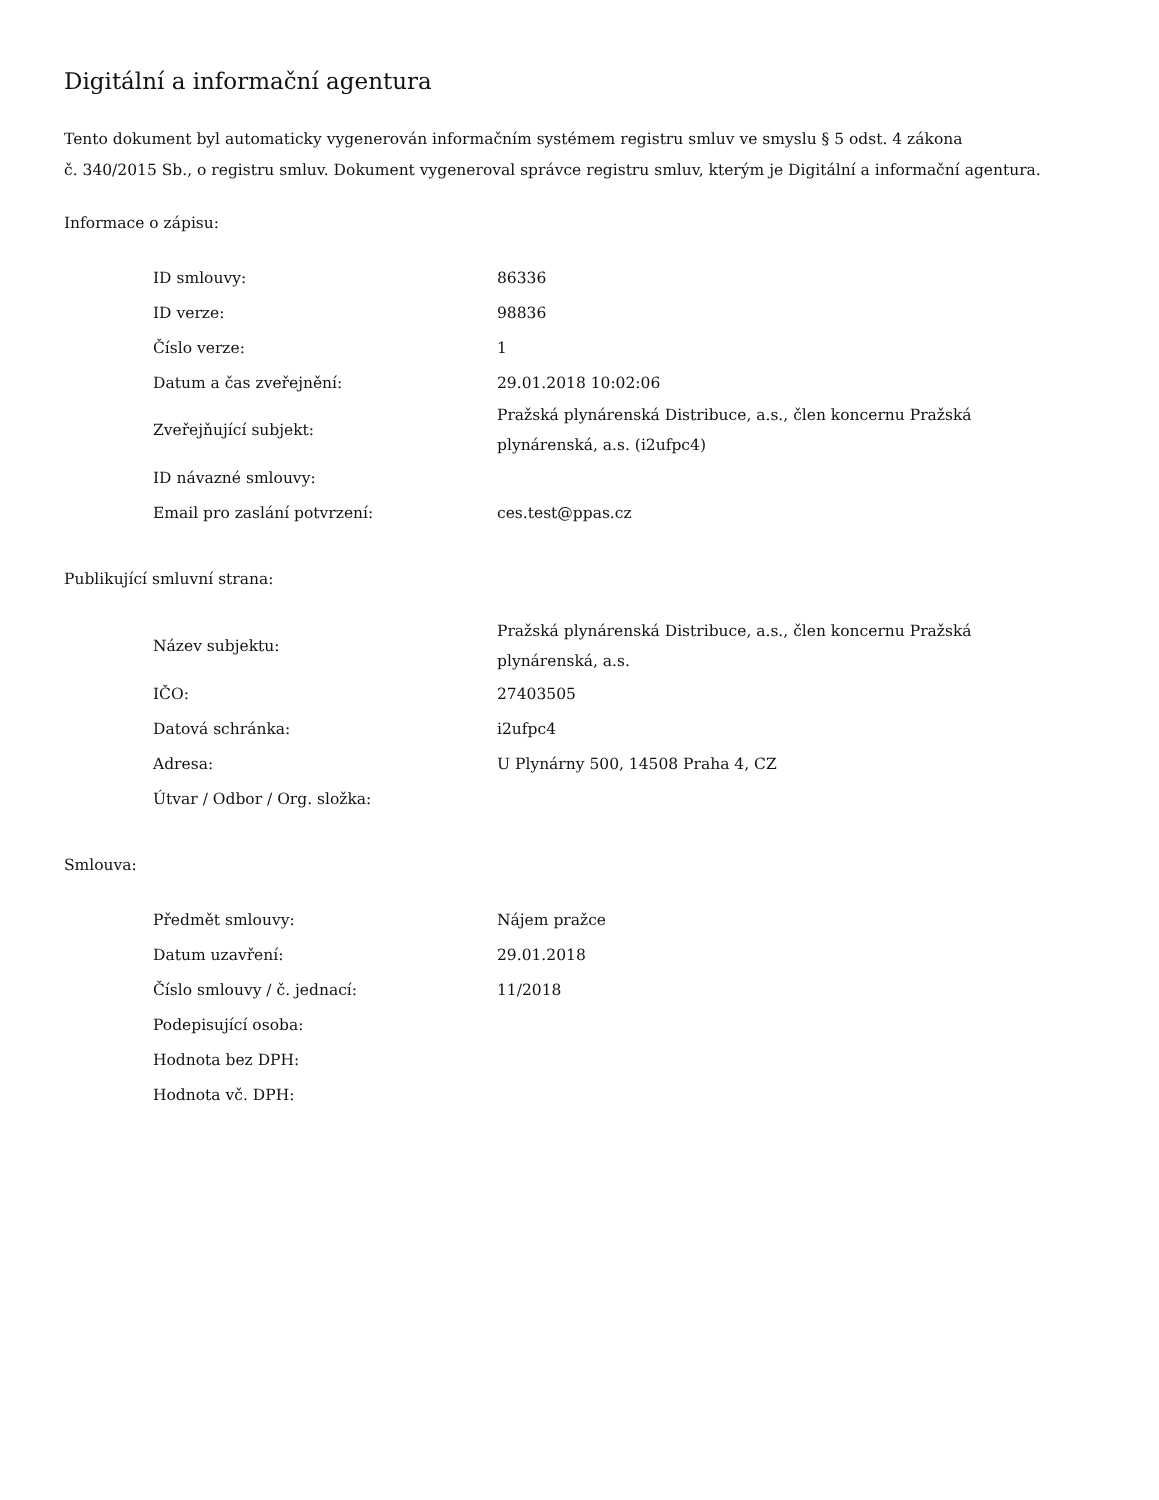Digitální a informační agentura
Tento dokument byl automaticky vygenerován informačním systémem registru smluv ve smyslu § 5 odst. 4 zákona
č. 340/2015 Sb., o registru smluv. Dokument vygeneroval správce registru smluv, kterým je Digitální a informační agentura.
Informace o zápisu:
| ID smlouvy: | 86336 |
| ID verze: | 98836 |
| Číslo verze: | 1 |
| Datum a čas zveřejnění: | 29.01.2018 10:02:06 |
| Zveřejňující subjekt: | Pražská plynárenská Distribuce, a.s., člen koncernu Pražská plynárenská, a.s. (i2ufpc4) |
| ID návazné smlouvy: | |
| Email pro zaslání potvrzení: | ces.test@ppas.cz |
Publikující smluvní strana:
| Název subjektu: | Pražská plynárenská Distribuce, a.s., člen koncernu Pražská plynárenská, a.s. |
| IČO: | 27403505 |
| Datová schránka: | i2ufpc4 |
| Adresa: | U Plynárny 500, 14508 Praha 4, CZ |
| Útvar / Odbor / Org. složka: | |
Smlouva:
| Předmět smlouvy: | Nájem pražce |
| Datum uzavření: | 29.01.2018 |
| Číslo smlouvy / č. jednací: | 11/2018 |
| Podepisující osoba: | |
| Hodnota bez DPH: | |
| Hodnota vč. DPH: | |